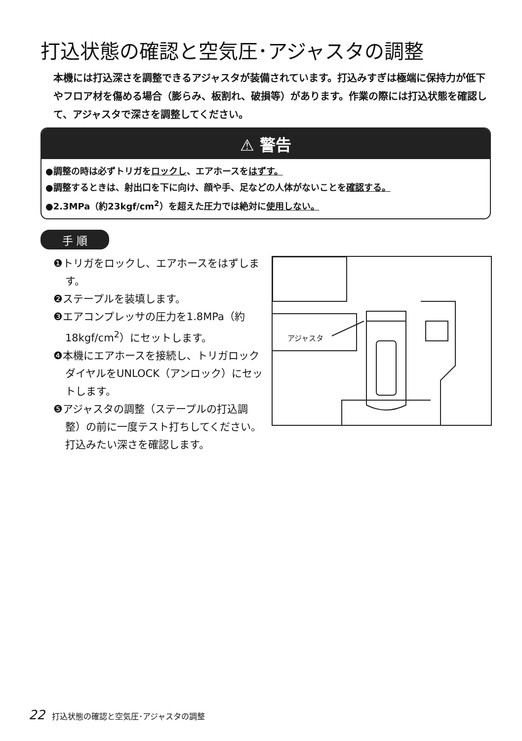打込状態の確認と空気圧･アジャスタの調整
本機には打込深さを調整できるアジャスタが装備されています。打込みすぎは極端に保持力が低下やフロア材を傷める場合（膨らみ、板割れ、破損等）があります。作業の際には打込状態を確認して、アジャスタで深さを調整してください。
⚠ 警告
●調整の時は必ずトリガをロックし、エアホースをはずす。
●調整するときは、射出口を下に向け、顔や手、足などの人体がないことを確認する。
●2.3MPa（約23kgf/cm<sup>2</sup>）を超えた圧力では絶対に使用しない。
手 順
❶トリガをロックし、エアホースをはずします。
❷ステープルを装填します。
❸エアコンプレッサの圧力を1.8MPa（約18kgf/cm<sup>2</sup>）にセットします。
❹本機にエアホースを接続し、トリガロックダイヤルをUNLOCK（アンロック）にセットします。
❺アジャスタの調整（ステープルの打込調整）の前に一度テスト打ちしてください。打込みたい深さを確認します。
アジャスタ
22 打込状態の確認と空気圧･アジャスタの調整